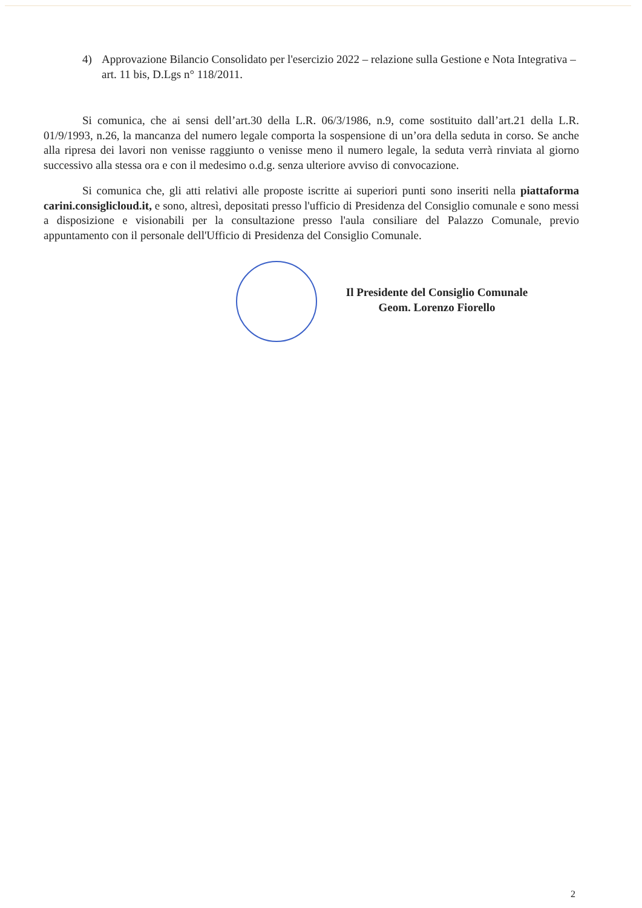4) Approvazione Bilancio Consolidato per l'esercizio 2022 – relazione sulla Gestione e Nota Integrativa – art. 11 bis, D.Lgs n° 118/2011.
Si comunica, che ai sensi dell’art.30 della L.R. 06/3/1986, n.9, come sostituito dall’art.21 della L.R. 01/9/1993, n.26, la mancanza del numero legale comporta la sospensione di un’ora della seduta in corso. Se anche alla ripresa dei lavori non venisse raggiunto o venisse meno il numero legale, la seduta verrà rinviata al giorno successivo alla stessa ora e con il medesimo o.d.g. senza ulteriore avviso di convocazione.
Si comunica che, gli atti relativi alle proposte iscritte ai superiori punti sono inseriti nella piattaforma carini.consiglicloud.it, e sono, altresì, depositati presso l'ufficio di Presidenza del Consiglio comunale e sono messi a disposizione e visionabili per la consultazione presso l'aula consiliare del Palazzo Comunale, previo appuntamento con il personale dell'Ufficio di Presidenza del Consiglio Comunale.
Il Presidente del Consiglio Comunale
Geom. Lorenzo Fiorello
2